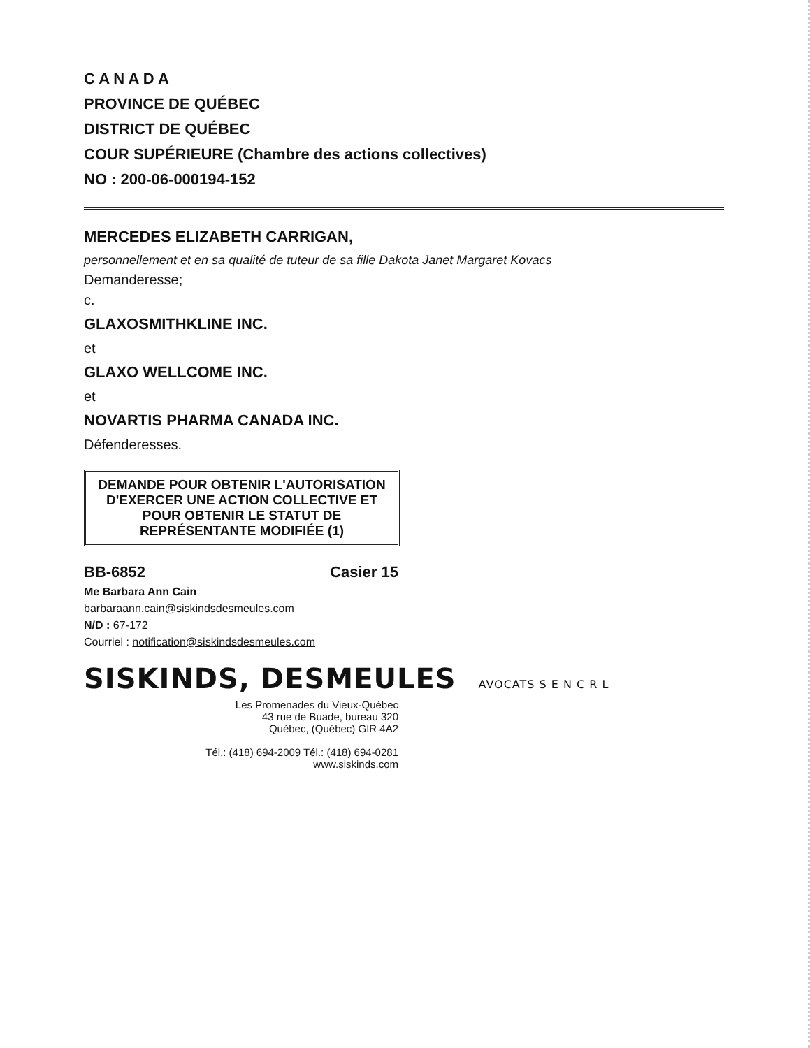C A N A D A
PROVINCE DE QUÉBEC
DISTRICT DE QUÉBEC
COUR SUPÉRIEURE (Chambre des actions collectives)
NO : 200-06-000194-152
MERCEDES ELIZABETH CARRIGAN,
personnellement et en sa qualité de tuteur de sa fille Dakota Janet Margaret Kovacs
Demanderesse;
c.
GLAXOSMITHKLINE INC.
et
GLAXO WELLCOME INC.
et
NOVARTIS PHARMA CANADA INC.
Défenderesses.
DEMANDE POUR OBTENIR L'AUTORISATION D'EXERCER UNE ACTION COLLECTIVE ET POUR OBTENIR LE STATUT DE REPRÉSENTANTE MODIFIÉE (1)
BB-6852 Casier 15
Me Barbara Ann Cain
barbaraann.cain@siskindsdesmeules.com
N/D : 67-172
Courriel : notification@siskindsdesmeules.com
SISKINDS, DESMEULES AVOCATS S E N C R L
Les Promenades du Vieux-Québec
43 rue de Buade, bureau 320
Québec, (Québec) GIR 4A2
Tél.: (418) 694-2009 Tél.: (418) 694-0281
www.siskinds.com